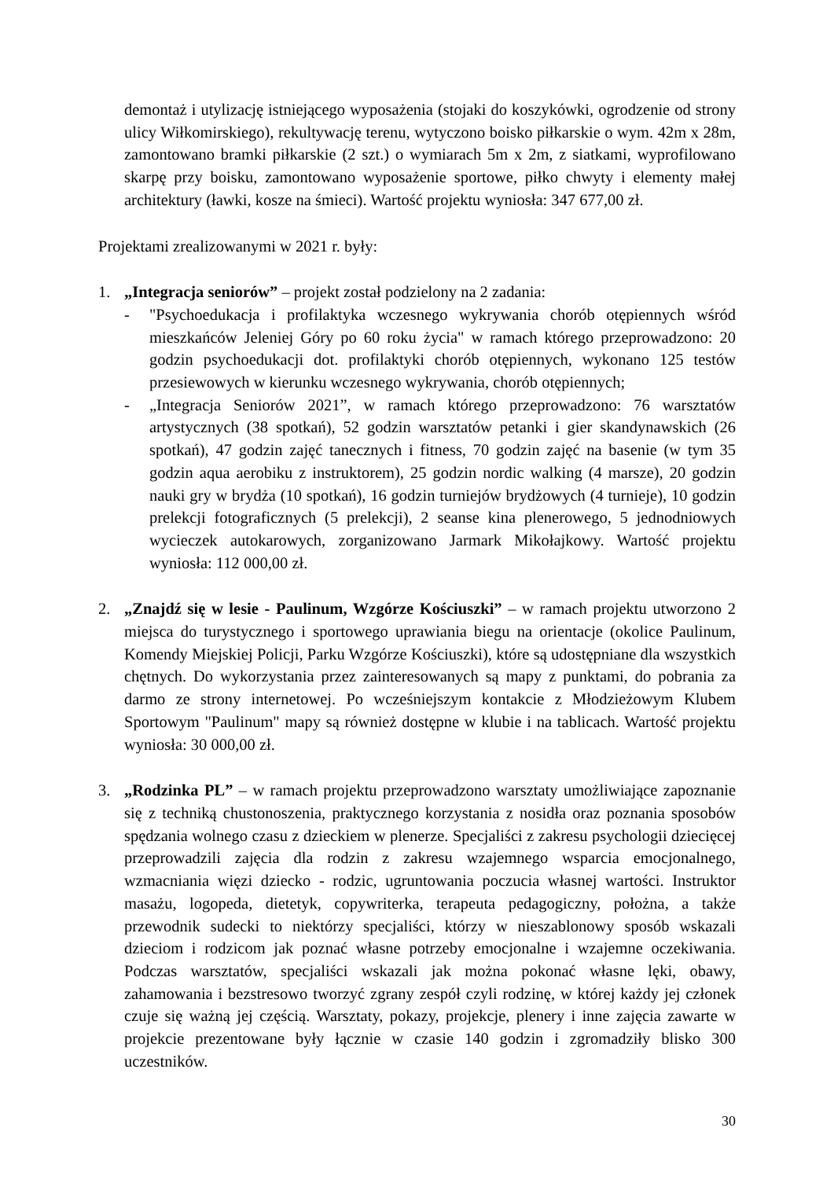demontaż i utylizację istniejącego wyposażenia (stojaki do koszykówki, ogrodzenie od strony ulicy Wiłkomirskiego), rekultywację terenu, wytyczono boisko piłkarskie o wym. 42m x 28m, zamontowano bramki piłkarskie (2 szt.) o wymiarach 5m x 2m, z siatkami, wyprofilowano skarpę przy boisku, zamontowano wyposażenie sportowe, piłko chwyty i elementy małej architektury (ławki, kosze na śmieci). Wartość projektu wyniosła: 347 677,00 zł.
Projektami zrealizowanymi w 2021 r. były:
1. „Integracja seniorów” – projekt został podzielony na 2 zadania:
- "Psychoedukacja i profilaktyka wczesnego wykrywania chorób otępiennych wśród mieszkańców Jeleniej Góry po 60 roku życia" w ramach którego przeprowadzono: 20 godzin psychoedukacji dot. profilaktyki chorób otępiennych, wykonano 125 testów przesiewowych w kierunku wczesnego wykrywania, chorób otępiennych;
- „Integracja Seniorów 2021”, w ramach którego przeprowadzono: 76 warsztatów artystycznych (38 spotkań), 52 godzin warsztatów petanki i gier skandynawskich (26 spotkań), 47 godzin zajęć tanecznych i fitness, 70 godzin zajęć na basenie (w tym 35 godzin aqua aerobiku z instruktorem), 25 godzin nordic walking (4 marsze), 20 godzin nauki gry w brydża (10 spotkań), 16 godzin turniejów brydżowych (4 turnieje), 10 godzin prelekcji fotograficznych (5 prelekcji), 2 seanse kina plenerowego, 5 jednodniowych wycieczek autokarowych, zorganizowano Jarmark Mikołajkowy. Wartość projektu wyniosła: 112 000,00 zł.
2. „Znajdź się w lesie - Paulinum, Wzgórze Kościuszki” – w ramach projektu utworzono 2 miejsca do turystycznego i sportowego uprawiania biegu na orientacje (okolice Paulinum, Komendy Miejskiej Policji, Parku Wzgórze Kościuszki), które są udostępniane dla wszystkich chętnych. Do wykorzystania przez zainteresowanych są mapy z punktami, do pobrania za darmo ze strony internetowej. Po wcześniejszym kontakcie z Młodzieżowym Klubem Sportowym "Paulinum" mapy są również dostępne w klubie i na tablicach. Wartość projektu wyniosła: 30 000,00 zł.
3. „Rodzinka PL” – w ramach projektu przeprowadzono warsztaty umożliwiające zapoznanie się z techniką chustonoszenia, praktycznego korzystania z nosidła oraz poznania sposobów spędzania wolnego czasu z dzieckiem w plenerze. Specjaliści z zakresu psychologii dziecięcej przeprowadzili zajęcia dla rodzin z zakresu wzajemnego wsparcia emocjonalnego, wzmacniania więzi dziecko - rodzic, ugruntowania poczucia własnej wartości. Instruktor masażu, logopeda, dietetyk, copywriterka, terapeuta pedagogiczny, położna, a także przewodnik sudecki to niektórzy specjaliści, którzy w nieszablonowy sposób wskazali dzieciom i rodzicom jak poznać własne potrzeby emocjonalne i wzajemne oczekiwania. Podczas warsztatów, specjaliści wskazali jak można pokonać własne lęki, obawy, zahamowania i bezstresowo tworzyć zgrany zespół czyli rodzinę, w której każdy jej członek czuje się ważną jej częścią. Warsztaty, pokazy, projekcje, plenery i inne zajęcia zawarte w projekcie prezentowane były łącznie w czasie 140 godzin i zgromadziły blisko 300 uczestników.
30